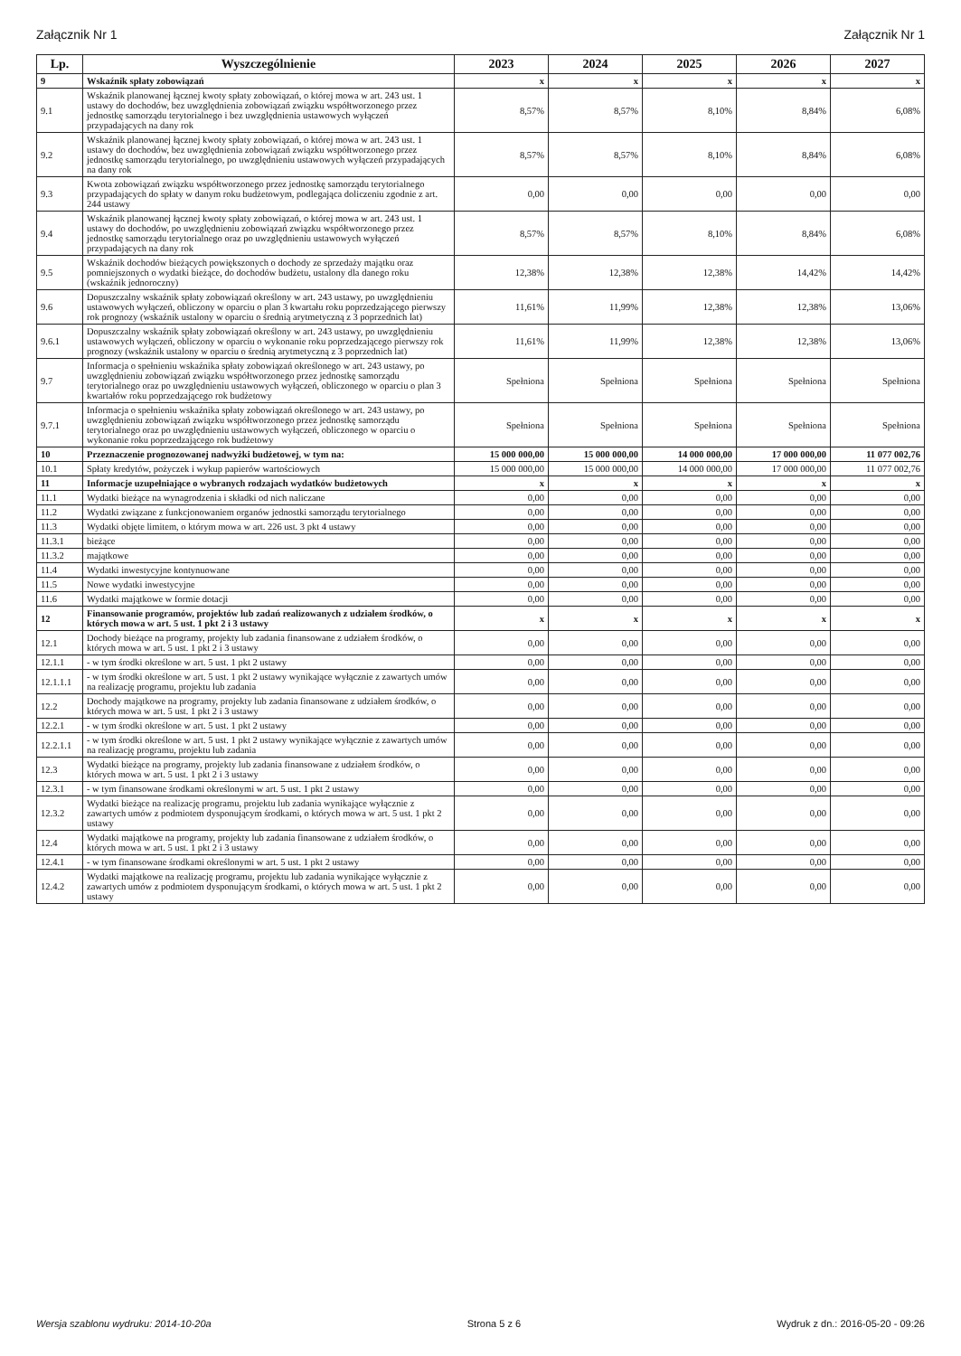Załącznik Nr 1 Załącznik Nr 1
| Lp. | Wyszczególnienie | 2023 | 2024 | 2025 | 2026 | 2027 |
| --- | --- | --- | --- | --- | --- | --- |
| 9 | Wskaźnik spłaty zobowiązań | x | x | x | x | x |
| 9.1 | Wskaźnik planowanej łącznej kwoty spłaty zobowiązań, o której mowa w art. 243 ust. 1 ustawy do dochodów, bez uwzględnienia zobowiązań związku współtworzonego przez jednostkę samorządu terytorialnego i bez uwzględnienia ustawowych wyłączeń przypadających na dany rok | 8,57% | 8,57% | 8,10% | 8,84% | 6,08% |
| 9.2 | Wskaźnik planowanej łącznej kwoty spłaty zobowiązań, o której mowa w art. 243 ust. 1 ustawy do dochodów, bez uwzględnienia zobowiązań związku współtworzonego przez jednostkę samorządu terytorialnego, po uwzględnieniu ustawowych wyłączeń przypadających na dany rok | 8,57% | 8,57% | 8,10% | 8,84% | 6,08% |
| 9.3 | Kwota zobowiązań związku współtworzonego przez jednostkę samorządu terytorialnego przypadających do spłaty w danym roku budżetowym, podlegająca doliczeniu zgodnie z art. 244 ustawy | 0,00 | 0,00 | 0,00 | 0,00 | 0,00 |
| 9.4 | Wskaźnik planowanej łącznej kwoty spłaty zobowiązań, o której mowa w art. 243 ust. 1 ustawy do dochodów, po uwzględnieniu zobowiązań związku współtworzonego przez jednostkę samorządu terytorialnego oraz po uwzględnieniu ustawowych wyłączeń przypadających na dany rok | 8,57% | 8,57% | 8,10% | 8,84% | 6,08% |
| 9.5 | Wskaźnik dochodów bieżących powiększonych o dochody ze sprzedaży majątku oraz pomniejszonych o wydatki bieżące, do dochodów budżetu, ustalony dla danego roku (wskaźnik jednoroczny) | 12,38% | 12,38% | 12,38% | 14,42% | 14,42% |
| 9.6 | Dopuszczalny wskaźnik spłaty zobowiązań określony w art. 243 ustawy, po uwzględnieniu ustawowych wyłączeń, obliczony w oparciu o plan 3 kwartału roku poprzedzającego pierwszy rok prognozy (wskaźnik ustalony w oparciu o średnią arytmetyczną z 3 poprzednich lat) | 11,61% | 11,99% | 12,38% | 12,38% | 13,06% |
| 9.6.1 | Dopuszczalny wskaźnik spłaty zobowiązań określony w art. 243 ustawy, po uwzględnieniu ustawowych wyłączeń, obliczony w oparciu o wykonanie roku poprzedzającego pierwszy rok prognozy (wskaźnik ustalony w oparciu o średnią arytmetyczną z 3 poprzednich lat) | 11,61% | 11,99% | 12,38% | 12,38% | 13,06% |
| 9.7 | Informacja o spełnieniu wskaźnika spłaty zobowiązań określonego w art. 243 ustawy, po uwzględnieniu zobowiązań związku współtworzonego przez jednostkę samorządu terytorialnego oraz po uwzględnieniu ustawowych wyłączeń, obliczonego w oparciu o plan 3 kwartałów roku poprzedzającego rok budżetowy | Spełniona | Spełniona | Spełniona | Spełniona | Spełniona |
| 9.7.1 | Informacja o spełnieniu wskaźnika spłaty zobowiązań określonego w art. 243 ustawy, po uwzględnieniu zobowiązań związku współtworzonego przez jednostkę samorządu terytorialnego oraz po uwzględnieniu ustawowych wyłączeń, obliczonego w oparciu o wykonanie roku poprzedzającego rok budżetowy | Spełniona | Spełniona | Spełniona | Spełniona | Spełniona |
| 10 | Przeznaczenie prognozowanej nadwyżki budżetowej, w tym na: | 15 000 000,00 | 15 000 000,00 | 14 000 000,00 | 17 000 000,00 | 11 077 002,76 |
| 10.1 | Spłaty kredytów, pożyczek i wykup papierów wartościowych | 15 000 000,00 | 15 000 000,00 | 14 000 000,00 | 17 000 000,00 | 11 077 002,76 |
| 11 | Informacje uzupełniające o wybranych rodzajach wydatków budżetowych | x | x | x | x | x |
| 11.1 | Wydatki bieżące na wynagrodzenia i składki od nich naliczane | 0,00 | 0,00 | 0,00 | 0,00 | 0,00 |
| 11.2 | Wydatki związane z funkcjonowaniem organów jednostki samorządu terytorialnego | 0,00 | 0,00 | 0,00 | 0,00 | 0,00 |
| 11.3 | Wydatki objęte limitem, o którym mowa w art. 226 ust. 3 pkt 4 ustawy | 0,00 | 0,00 | 0,00 | 0,00 | 0,00 |
| 11.3.1 | bieżące | 0,00 | 0,00 | 0,00 | 0,00 | 0,00 |
| 11.3.2 | majątkowe | 0,00 | 0,00 | 0,00 | 0,00 | 0,00 |
| 11.4 | Wydatki inwestycyjne kontynuowane | 0,00 | 0,00 | 0,00 | 0,00 | 0,00 |
| 11.5 | Nowe wydatki inwestycyjne | 0,00 | 0,00 | 0,00 | 0,00 | 0,00 |
| 11.6 | Wydatki majątkowe w formie dotacji | 0,00 | 0,00 | 0,00 | 0,00 | 0,00 |
| 12 | Finansowanie programów, projektów lub zadań realizowanych z udziałem środków, o których mowa w art. 5 ust. 1 pkt 2 i 3 ustawy | x | x | x | x | x |
| 12.1 | Dochody bieżące na programy, projekty lub zadania finansowane z udziałem środków, o których mowa w art. 5 ust. 1 pkt 2 i 3 ustawy | 0,00 | 0,00 | 0,00 | 0,00 | 0,00 |
| 12.1.1 | - w tym środki określone w art. 5 ust. 1 pkt 2 ustawy | 0,00 | 0,00 | 0,00 | 0,00 | 0,00 |
| 12.1.1.1 | - w tym środki określone w art. 5 ust. 1 pkt 2 ustawy wynikające wyłącznie z zawartych umów na realizację programu, projektu lub zadania | 0,00 | 0,00 | 0,00 | 0,00 | 0,00 |
| 12.2 | Dochody majątkowe na programy, projekty lub zadania finansowane z udziałem środków, o których mowa w art. 5 ust. 1 pkt 2 i 3 ustawy | 0,00 | 0,00 | 0,00 | 0,00 | 0,00 |
| 12.2.1 | - w tym środki określone w art. 5 ust. 1 pkt 2 ustawy | 0,00 | 0,00 | 0,00 | 0,00 | 0,00 |
| 12.2.1.1 | - w tym środki określone w art. 5 ust. 1 pkt 2 ustawy wynikające wyłącznie z zawartych umów na realizację programu, projektu lub zadania | 0,00 | 0,00 | 0,00 | 0,00 | 0,00 |
| 12.3 | Wydatki bieżące na programy, projekty lub zadania finansowane z udziałem środków, o których mowa w art. 5 ust. 1 pkt 2 i 3 ustawy | 0,00 | 0,00 | 0,00 | 0,00 | 0,00 |
| 12.3.1 | - w tym finansowane środkami określonymi w art. 5 ust. 1 pkt 2 ustawy | 0,00 | 0,00 | 0,00 | 0,00 | 0,00 |
| 12.3.2 | Wydatki bieżące na realizację programu, projektu lub zadania wynikające wyłącznie z zawartych umów z podmiotem dysponującym środkami, o których mowa w art. 5 ust. 1 pkt 2 ustawy | 0,00 | 0,00 | 0,00 | 0,00 | 0,00 |
| 12.4 | Wydatki majątkowe na programy, projekty lub zadania finansowane z udziałem środków, o których mowa w art. 5 ust. 1 pkt 2 i 3 ustawy | 0,00 | 0,00 | 0,00 | 0,00 | 0,00 |
| 12.4.1 | - w tym finansowane środkami określonymi w art. 5 ust. 1 pkt 2 ustawy | 0,00 | 0,00 | 0,00 | 0,00 | 0,00 |
| 12.4.2 | Wydatki majątkowe na realizację programu, projektu lub zadania wynikające wyłącznie z zawartych umów z podmiotem dysponującym środkami, o których mowa w art. 5 ust. 1 pkt 2 ustawy | 0,00 | 0,00 | 0,00 | 0,00 | 0,00 |
Wersja szablonu wydruku: 2014-10-20a Strona 5 z 6 Wydruk z dn.: 2016-05-20 - 09:26